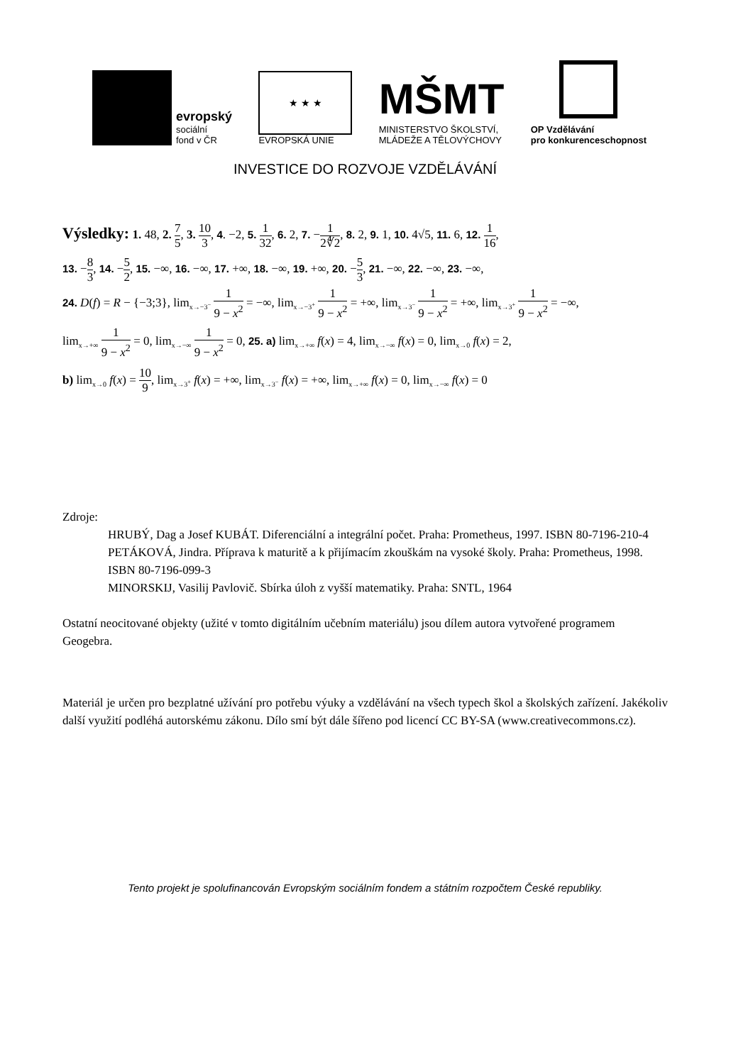evropský
sociální
fond v ČR
★ ★ ★
EVROPSKÁ UNIE
MŠMT
MINISTERSTVO ŠKOLSTVÍ,
MLÁDEŽE A TĚLOVÝCHOVY
OP Vzdělávání
pro konkurenceschopnost
INVESTICE DO ROZVOJE VZDĚLÁVÁNÍ
Výsledky: 1. 48, 2. 7 5, 3. 10 3, 4. −2, 5. 1 32, 6. 2, 7. −1 2∜2, 8. 2, 9. 1, 10. 4√5, 11. 6, 12. 1 16,
13. −8 3, 14. −5 2, 15. −∞, 16. −∞, 17. +∞, 18. −∞, 19. +∞, 20. −5 3, 21. −∞, 22. −∞, 23. −∞,
24. D(f) = R − {−3;3}, lim<sub>x→−3<sup>−</sup></sub> 1 9 − x<sup>2</sup> = −∞, lim<sub>x→−3<sup>+</sup></sub> 1 9 − x<sup>2</sup> = +∞, lim<sub>x→3<sup>−</sup></sub> 1 9 − x<sup>2</sup> = +∞, lim<sub>x→3<sup>+</sup></sub> 1 9 − x<sup>2</sup> = −∞,
lim<sub>x→+∞</sub> 1 9 − x<sup>2</sup> = 0, lim<sub>x→−∞</sub> 1 9 − x<sup>2</sup> = 0, 25. a) lim<sub>x→+∞</sub> f(x) = 4, lim<sub>x→−∞</sub> f(x) = 0, lim<sub>x→0</sub> f(x) = 2,
b) lim<sub>x→0</sub> f(x) = 10 9, lim<sub>x→3<sup>+</sup></sub> f(x) = +∞, lim<sub>x→3<sup>−</sup></sub> f(x) = +∞, lim<sub>x→+∞</sub> f(x) = 0, lim<sub>x→−∞</sub> f(x) = 0
Zdroje:
HRUBÝ, Dag a Josef KUBÁT. Diferenciální a integrální počet. Praha: Prometheus, 1997. ISBN 80-7196-210-4
PETÁKOVÁ, Jindra. Příprava k maturitě a k přijímacím zkouškám na vysoké školy. Praha: Prometheus, 1998. ISBN 80-7196-099-3
MINORSKIJ, Vasilij Pavlovič. Sbírka úloh z vyšší matematiky. Praha: SNTL, 1964
Ostatní neocitované objekty (užité v tomto digitálním učebním materiálu) jsou dílem autora vytvořené programem Geogebra.
Materiál je určen pro bezplatné užívání pro potřebu výuky a vzdělávání na všech typech škol a školských zařízení. Jakékoliv další využití podléhá autorskému zákonu. Dílo smí být dále šířeno pod licencí CC BY-SA (www.creativecommons.cz).
Tento projekt je spolufinancován Evropským sociálním fondem a státním rozpočtem České republiky.